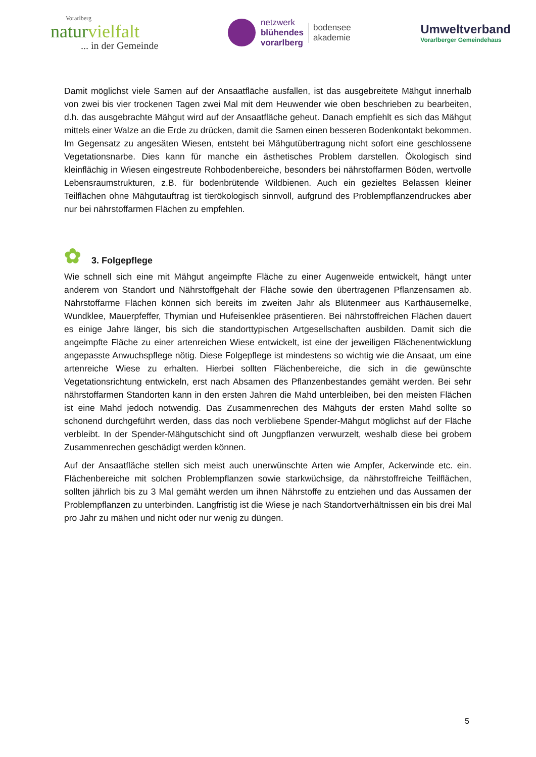Vorarlberg
naturvielfalt
... in der Gemeinde
netzwerk
blühendes
vorarlberg
bodensee
akademie
Umweltverband
Vorarlberger Gemeindehaus
Damit möglichst viele Samen auf der Ansaatfläche ausfallen, ist das ausgebreitete Mähgut innerhalb von zwei bis vier trockenen Tagen zwei Mal mit dem Heuwender wie oben beschrieben zu bearbeiten, d.h. das ausgebrachte Mähgut wird auf der Ansaatfläche geheut. Danach empfiehlt es sich das Mähgut mittels einer Walze an die Erde zu drücken, damit die Samen einen besseren Bodenkontakt bekommen. Im Gegensatz zu angesäten Wiesen, entsteht bei Mähgutübertragung nicht sofort eine geschlossene Vegetationsnarbe. Dies kann für manche ein ästhetisches Problem darstellen. Ökologisch sind kleinflächig in Wiesen eingestreute Rohbodenbereiche, besonders bei nährstoffarmen Böden, wertvolle Lebensraumstrukturen, z.B. für bodenbrütende Wildbienen. Auch ein gezieltes Belassen kleiner Teilflächen ohne Mähgutauftrag ist tierökologisch sinnvoll, aufgrund des Problempflanzendruckes aber nur bei nährstoffarmen Flächen zu empfehlen.
✿ 3. Folgepflege
Wie schnell sich eine mit Mähgut angeimpfte Fläche zu einer Augenweide entwickelt, hängt unter anderem von Standort und Nährstoffgehalt der Fläche sowie den übertragenen Pflanzensamen ab. Nährstoffarme Flächen können sich bereits im zweiten Jahr als Blütenmeer aus Karthäusernelke, Wundklee, Mauerpfeffer, Thymian und Hufeisenklee präsentieren. Bei nährstoffreichen Flächen dauert es einige Jahre länger, bis sich die standorttypischen Artgesellschaften ausbilden. Damit sich die angeimpfte Fläche zu einer artenreichen Wiese entwickelt, ist eine der jeweiligen Flächenentwicklung angepasste Anwuchspflege nötig. Diese Folgepflege ist mindestens so wichtig wie die Ansaat, um eine artenreiche Wiese zu erhalten. Hierbei sollten Flächenbereiche, die sich in die gewünschte Vegetationsrichtung entwickeln, erst nach Absamen des Pflanzenbestandes gemäht werden. Bei sehr nährstoffarmen Standorten kann in den ersten Jahren die Mahd unterbleiben, bei den meisten Flächen ist eine Mahd jedoch notwendig. Das Zusammenrechen des Mähguts der ersten Mahd sollte so schonend durchgeführt werden, dass das noch verbliebene Spender-Mähgut möglichst auf der Fläche verbleibt. In der Spender-Mähgutschicht sind oft Jungpflanzen verwurzelt, weshalb diese bei grobem Zusammenrechen geschädigt werden können.
Auf der Ansaatfläche stellen sich meist auch unerwünschte Arten wie Ampfer, Ackerwinde etc. ein. Flächenbereiche mit solchen Problempflanzen sowie starkwüchsige, da nährstoffreiche Teilflächen, sollten jährlich bis zu 3 Mal gemäht werden um ihnen Nährstoffe zu entziehen und das Aussamen der Problempflanzen zu unterbinden. Langfristig ist die Wiese je nach Standortverhältnissen ein bis drei Mal pro Jahr zu mähen und nicht oder nur wenig zu düngen.
5